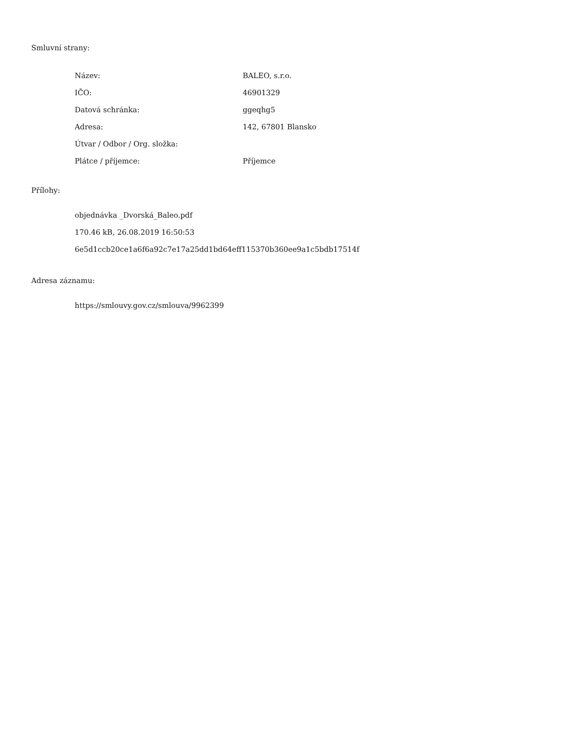Smluvní strany:
| Název: | BALEO, s.r.o. |
| IČO: | 46901329 |
| Datová schránka: | ggeqhg5 |
| Adresa: | 142, 67801 Blansko |
| Útvar / Odbor / Org. složka: | |
| Plátce / příjemce: | Příjemce |
Přílohy:
objednávka _Dvorská_Baleo.pdf
170.46 kB, 26.08.2019 16:50:53
6e5d1ccb20ce1a6f6a92c7e17a25dd1bd64eff115370b360ee9a1c5bdb17514f
Adresa záznamu:
https://smlouvy.gov.cz/smlouva/9962399